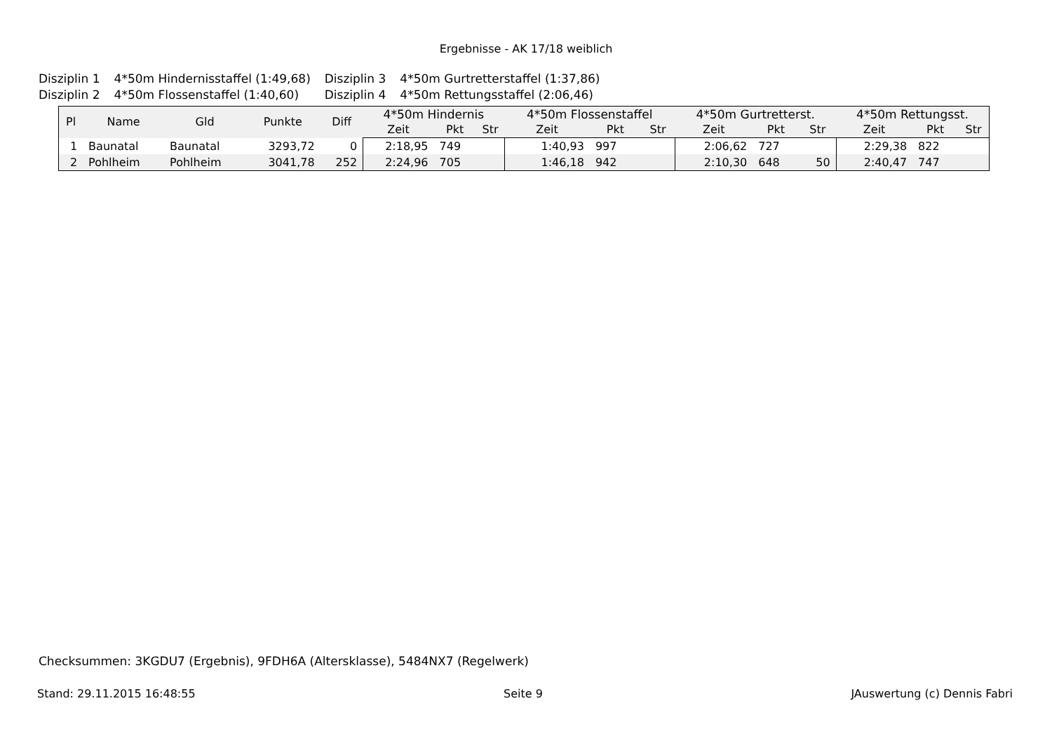Ergebnisse - AK 17/18 weiblich
| Disziplin 1 | 4*50m Hindernisstaffel (1:49,68) | Disziplin 3 | 4*50m Gurtretterstaffel (1:37,86) |
| Disziplin 2 | 4*50m Flossenstaffel (1:40,60) | Disziplin 4 | 4*50m Rettungsstaffel (2:06,46) |
| Pl | Name | Gld | Punkte | Diff | 4*50m Hindernis | | | 4*50m Flossenstaffel | | | 4*50m Gurtretterst. | | | 4*50m Rettungsst. | | |
| --- | --- | --- | --- | --- | --- | --- | --- | --- | --- | --- | --- | --- | --- | --- | --- | --- |
| | | | | | Zeit | Pkt | Str | Zeit | Pkt | Str | Zeit | Pkt | Str | Zeit | Pkt | Str |
| 1 | Baunatal | Baunatal | 3293,72 | 0 | 2:18,95 | 749 | | 1:40,93 | 997 | | 2:06,62 | 727 | | 2:29,38 | 822 | |
| 2 | Pohlheim | Pohlheim | 3041,78 | 252 | 2:24,96 | 705 | | 1:46,18 | 942 | | 2:10,30 | 648 | 50 | 2:40,47 | 747 | |
Checksummen: 3KGDU7 (Ergebnis), 9FDH6A (Altersklasse), 5484NX7 (Regelwerk)
Stand: 29.11.2015 16:48:55 Seite 9 JAuswertung (c) Dennis Fabri